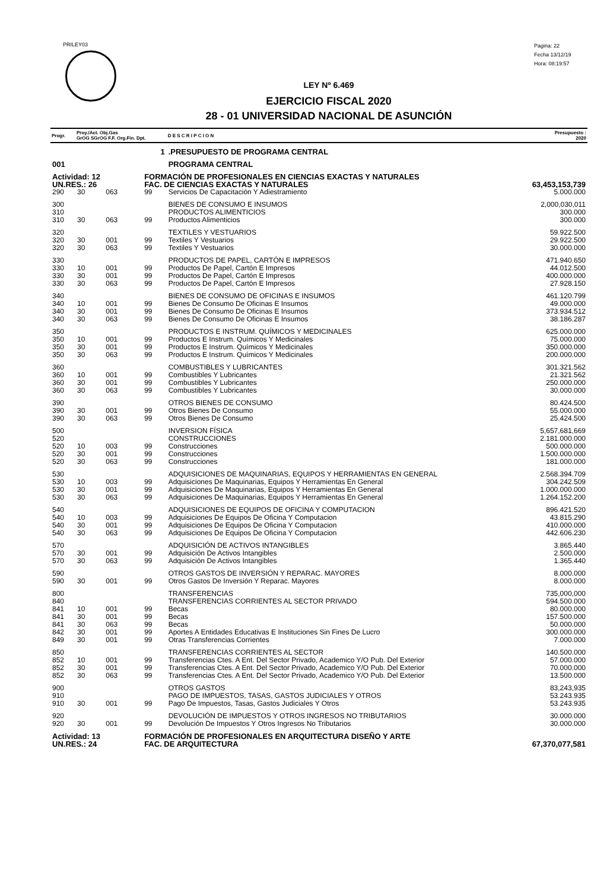PRILEY03
Pagina: 22
Fecha 13/12/19
Hora: 08:19:57
LEY Nº 6.469
EJERCICIO FISCAL 2020
28 - 01 UNIVERSIDAD NACIONAL DE ASUNCIÓN
| Progr. | Proy./Act. Obj.Gas GrOG SGrOG F.F. Org.Fin. Dpt. | | | | D E S C R I P C I O N | Presupuesto : 2020 |
| --- | --- | --- | --- | --- | --- | --- |
| | 1 | | | | .PRESUPUESTO DE PROGRAMA CENTRAL | |
| 001 | | | | | PROGRAMA CENTRAL | |
| Actividad: 12 | | | FORMACIÓN DE PROFESIONALES EN CIENCIAS EXACTAS Y NATURALES | | | |
| UN.RES.: 26 | | | FAC. DE CIENCIAS EXACTAS Y NATURALES | | | 63,453,153,739 |
| 290 | 30 | 063 | 99 | Servicios De Capacitación Y Adiestramiento | | 5.000.000 |
| 300 | | | | BIENES DE CONSUMO E INSUMOS | | 2,000,030,011 |
| 310 | | | | PRODUCTOS ALIMENTICIOS | | 300.000 |
| 310 | 30 | 063 | 99 | Productos Alimenticios | | 300.000 |
| 320 | | | | TEXTILES Y VESTUARIOS | | 59.922.500 |
| 320 | 30 | 001 | 99 | Textiles Y Vestuarios | | 29.922.500 |
| 320 | 30 | 063 | 99 | Textiles Y Vestuarios | | 30.000.000 |
| 330 | | | | PRODUCTOS DE PAPEL, CARTÓN E IMPRESOS | | 471.940.650 |
| 330 | 10 | 001 | 99 | Productos De Papel, Cartón E Impresos | | 44.012.500 |
| 330 | 30 | 001 | 99 | Productos De Papel, Cartón E Impresos | | 400.000.000 |
| 330 | 30 | 063 | 99 | Productos De Papel, Cartón E Impresos | | 27.928.150 |
| 340 | | | | BIENES DE CONSUMO DE OFICINAS E INSUMOS | | 461.120.799 |
| 340 | 10 | 001 | 99 | Bienes De Consumo De Oficinas E Insumos | | 49.000.000 |
| 340 | 30 | 001 | 99 | Bienes De Consumo De Oficinas E Insumos | | 373.934.512 |
| 340 | 30 | 063 | 99 | Bienes De Consumo De Oficinas E Insumos | | 38.186.287 |
| 350 | | | | PRODUCTOS E INSTRUM. QUÍMICOS Y MEDICINALES | | 625.000.000 |
| 350 | 10 | 001 | 99 | Productos E Instrum. Químicos Y Medicinales | | 75.000.000 |
| 350 | 30 | 001 | 99 | Productos E Instrum. Químicos Y Medicinales | | 350.000.000 |
| 350 | 30 | 063 | 99 | Productos E Instrum. Químicos Y Medicinales | | 200.000.000 |
| 360 | | | | COMBUSTIBLES Y LUBRICANTES | | 301.321.562 |
| 360 | 10 | 001 | 99 | Combustibles Y Lubricantes | | 21.321.562 |
| 360 | 30 | 001 | 99 | Combustibles Y Lubricantes | | 250.000.000 |
| 360 | 30 | 063 | 99 | Combustibles Y Lubricantes | | 30.000.000 |
| 390 | | | | OTROS BIENES DE CONSUMO | | 80.424.500 |
| 390 | 30 | 001 | 99 | Otros Bienes De Consumo | | 55.000.000 |
| 390 | 30 | 063 | 99 | Otros Bienes De Consumo | | 25.424.500 |
| 500 | | | | INVERSION FÍSICA | | 5,657,681,669 |
| 520 | | | | CONSTRUCCIONES | | 2.181.000.000 |
| 520 | 10 | 003 | 99 | Construcciones | | 500.000.000 |
| 520 | 30 | 001 | 99 | Construcciones | | 1.500.000.000 |
| 520 | 30 | 063 | 99 | Construcciones | | 181.000.000 |
| 530 | | | | ADQUISICIONES DE MAQUINARIAS, EQUIPOS Y HERRAMIENTAS EN GENERAL | | 2.568.394.709 |
| 530 | 10 | 003 | 99 | Adquisiciones De Maquinarias, Equipos Y Herramientas En General | | 304.242.509 |
| 530 | 30 | 001 | 99 | Adquisiciones De Maquinarias, Equipos Y Herramientas En General | | 1.000.000.000 |
| 530 | 30 | 063 | 99 | Adquisiciones De Maquinarias, Equipos Y Herramientas En General | | 1.264.152.200 |
| 540 | | | | ADQUISICIONES DE EQUIPOS DE OFICINA Y COMPUTACION | | 896.421.520 |
| 540 | 10 | 003 | 99 | Adquisiciones De Equipos De Oficina Y Computacion | | 43.815.290 |
| 540 | 30 | 001 | 99 | Adquisiciones De Equipos De Oficina Y Computacion | | 410.000.000 |
| 540 | 30 | 063 | 99 | Adquisiciones De Equipos De Oficina Y Computacion | | 442.606.230 |
| 570 | | | | ADQUISICIÓN DE ACTIVOS INTANGIBLES | | 3.865.440 |
| 570 | 30 | 001 | 99 | Adquisición De Activos Intangibles | | 2.500.000 |
| 570 | 30 | 063 | 99 | Adquisición De Activos Intangibles | | 1.365.440 |
| 590 | | | | OTROS GASTOS DE INVERSIÓN Y REPARAC. MAYORES | | 8.000.000 |
| 590 | 30 | 001 | 99 | Otros Gastos De Inversión Y Reparac. Mayores | | 8.000.000 |
| 800 | | | | TRANSFERENCIAS | | 735,000,000 |
| 840 | | | | TRANSFERENCIAS CORRIENTES AL SECTOR PRIVADO | | 594.500.000 |
| 841 | 10 | 001 | 99 | Becas | | 80.000.000 |
| 841 | 30 | 001 | 99 | Becas | | 157.500.000 |
| 841 | 30 | 063 | 99 | Becas | | 50.000.000 |
| 842 | 30 | 001 | 99 | Aportes A Entidades Educativas E Instituciones Sin Fines De Lucro | | 300.000.000 |
| 849 | 30 | 001 | 99 | Otras Transferencias Corrientes | | 7.000.000 |
| 850 | | | | TRANSFERENCIAS CORRIENTES AL SECTOR | | 140.500.000 |
| 852 | 10 | 001 | 99 | Transferencias Ctes. A Ent. Del Sector Privado, Academico Y/O Pub. Del Exterior | | 57.000.000 |
| 852 | 30 | 001 | 99 | Transferencias Ctes. A Ent. Del Sector Privado, Academico Y/O Pub. Del Exterior | | 70.000.000 |
| 852 | 30 | 063 | 99 | Transferencias Ctes. A Ent. Del Sector Privado, Academico Y/O Pub. Del Exterior | | 13.500.000 |
| 900 | | | | OTROS GASTOS | | 83,243,935 |
| 910 | | | | PAGO DE IMPUESTOS, TASAS, GASTOS JUDICIALES Y OTROS | | 53.243.935 |
| 910 | 30 | 001 | 99 | Pago De Impuestos, Tasas, Gastos Judiciales Y Otros | | 53.243.935 |
| 920 | | | | DEVOLUCIÓN DE IMPUESTOS Y OTROS INGRESOS NO TRIBUTARIOS | | 30.000.000 |
| 920 | 30 | 001 | 99 | Devolución De Impuestos Y Otros Ingresos No Tributarios | | 30.000.000 |
| Actividad: 13 | | | FORMACIÓN DE PROFESIONALES EN ARQUITECTURA DISEÑO Y ARTE | | | |
| UN.RES.: 24 | | | FAC. DE ARQUITECTURA | | | 67,370,077,581 |